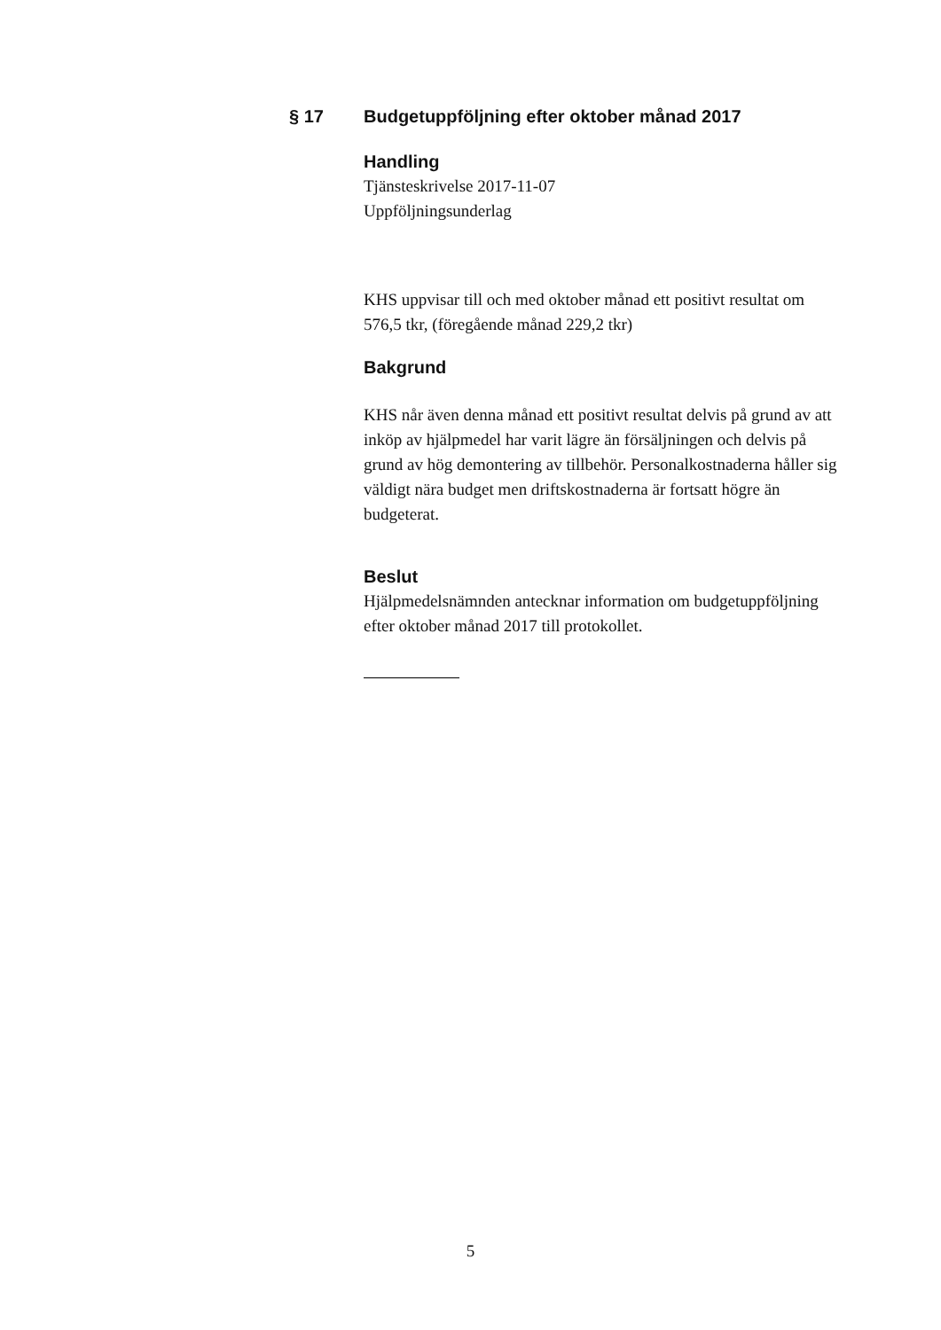§ 17 Budgetuppföljning efter oktober månad 2017
Handling
Tjänsteskrivelse 2017-11-07
Uppföljningsunderlag
KHS uppvisar till och med oktober månad ett positivt resultat om 576,5 tkr, (föregående månad 229,2 tkr)
Bakgrund
KHS når även denna månad ett positivt resultat delvis på grund av att inköp av hjälpmedel har varit lägre än försäljningen och delvis på grund av hög demontering av tillbehör. Personalkostnaderna håller sig väldigt nära budget men driftskostnaderna är fortsatt högre än budgeterat.
Beslut
Hjälpmedelsnämnden antecknar information om budgetuppföljning efter oktober månad 2017 till protokollet.
5